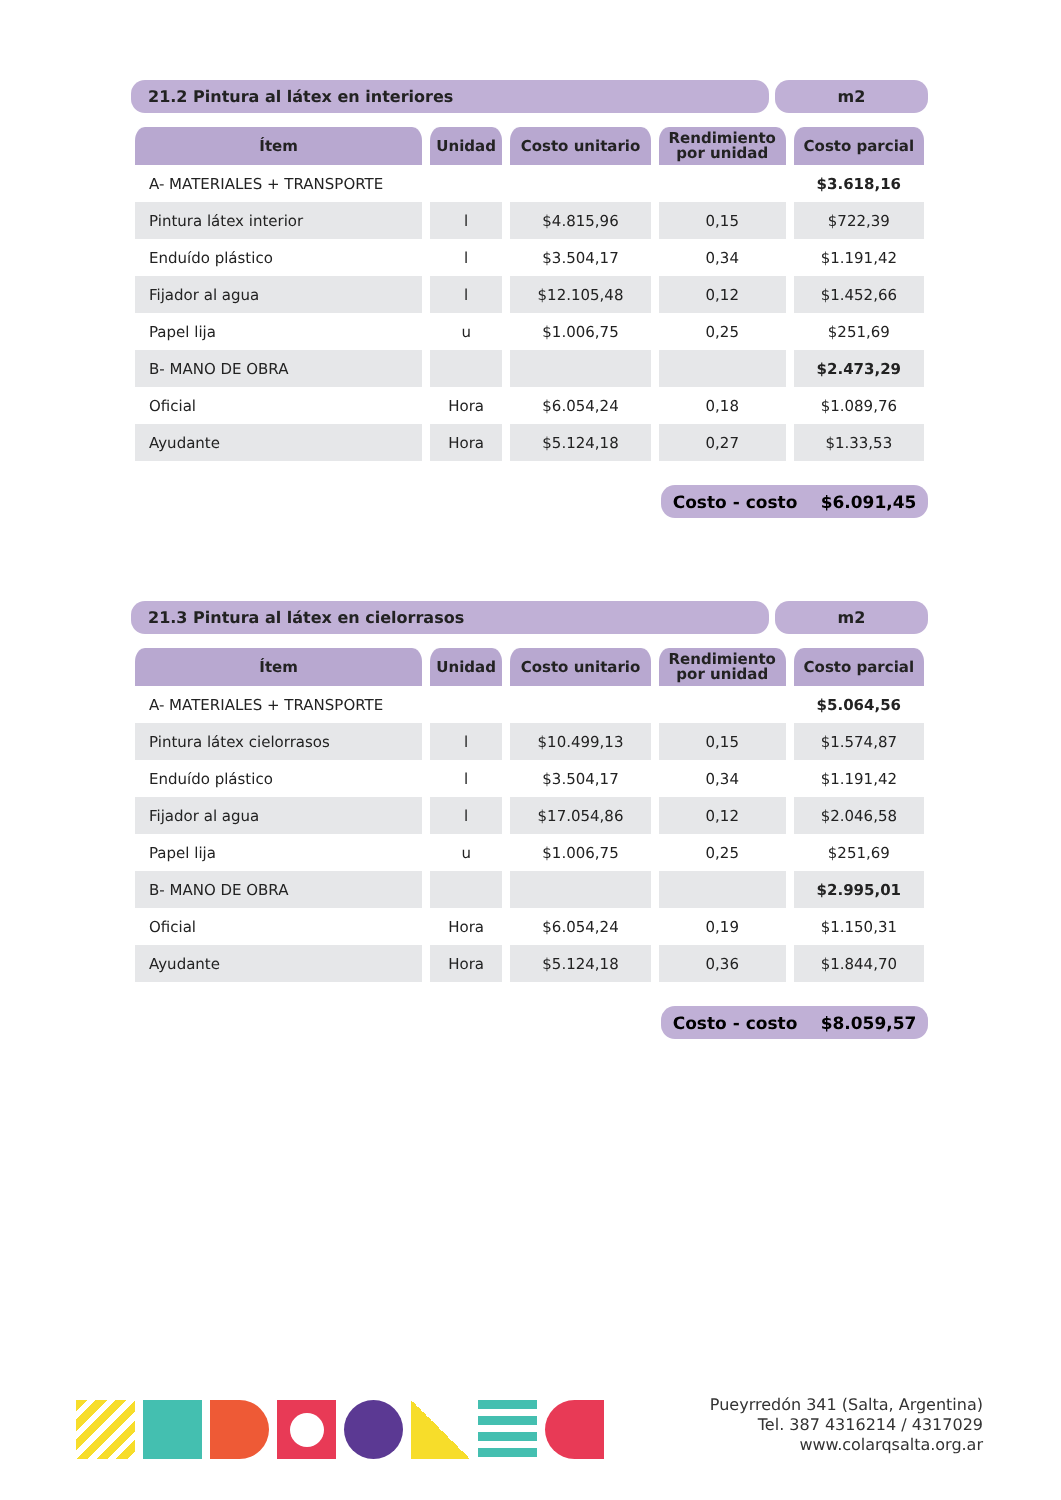21.2 Pintura al látex en interiores
m2
| Ítem | Unidad | Costo unitario | Rendimiento por unidad | Costo parcial |
| --- | --- | --- | --- | --- |
| A- MATERIALES + TRANSPORTE | | | | $3.618,16 |
| Pintura látex interior | l | $4.815,96 | 0,15 | $722,39 |
| Enduído plástico | l | $3.504,17 | 0,34 | $1.191,42 |
| Fijador al agua | l | $12.105,48 | 0,12 | $1.452,66 |
| Papel lija | u | $1.006,75 | 0,25 | $251,69 |
| B- MANO DE OBRA | | | | $2.473,29 |
| Oficial | Hora | $6.054,24 | 0,18 | $1.089,76 |
| Ayudante | Hora | $5.124,18 | 0,27 | $1.33,53 |
Costo - costo $6.091,45
21.3 Pintura al látex en cielorrasos
m2
| Ítem | Unidad | Costo unitario | Rendimiento por unidad | Costo parcial |
| --- | --- | --- | --- | --- |
| A- MATERIALES + TRANSPORTE | | | | $5.064,56 |
| Pintura látex cielorrasos | l | $10.499,13 | 0,15 | $1.574,87 |
| Enduído plástico | l | $3.504,17 | 0,34 | $1.191,42 |
| Fijador al agua | l | $17.054,86 | 0,12 | $2.046,58 |
| Papel lija | u | $1.006,75 | 0,25 | $251,69 |
| B- MANO DE OBRA | | | | $2.995,01 |
| Oficial | Hora | $6.054,24 | 0,19 | $1.150,31 |
| Ayudante | Hora | $5.124,18 | 0,36 | $1.844,70 |
Costo - costo $8.059,57
Pueyrredón 341 (Salta, Argentina)
Tel. 387 4316214 / 4317029
www.colarqsalta.org.ar